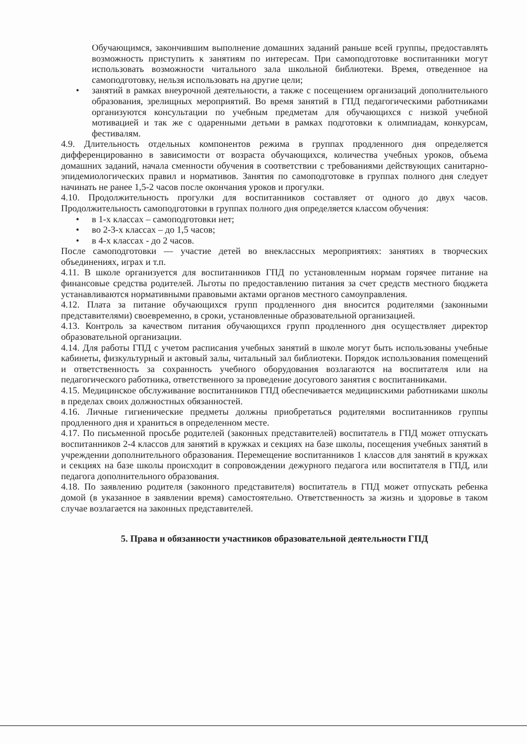Обучающимся, закончившим выполнение домашних заданий раньше всей группы, предоставлять возможность приступить к занятиям по интересам. При самоподготовке воспитанники могут использовать возможности читального зала школьной библиотеки. Время, отведенное на самоподготовку, нельзя использовать на другие цели;
• занятий в рамках внеурочной деятельности, а также с посещением организаций дополнительного образования, зрелищных мероприятий. Во время занятий в ГПД педагогическими работниками организуются консультации по учебным предметам для обучающихся с низкой учебной мотивацией и так же с одаренными детьми в рамках подготовки к олимпиадам, конкурсам, фестивалям.
4.9. Длительность отдельных компонентов режима в группах продленного дня определяется дифференцированно в зависимости от возраста обучающихся, количества учебных уроков, объема домашних заданий, начала сменности обучения в соответствии с требованиями действующих санитарно-эпидемиологических правил и нормативов. Занятия по самоподготовке в группах полного дня следует начинать не ранее 1,5-2 часов после окончания уроков и прогулки.
4.10. Продолжительность прогулки для воспитанников составляет от одного до двух часов. Продолжительность самоподготовки в группах полного дня определяется классом обучения:
• в 1-х классах – самоподготовки нет;
• во 2-3-х классах – до 1,5 часов;
• в 4-х классах - до 2 часов.
После самоподготовки — участие детей во внеклассных мероприятиях: занятиях в творческих объединениях, играх и т.п.
4.11. В школе организуется для воспитанников ГПД по установленным нормам горячее питание на финансовые средства родителей. Льготы по предоставлению питания за счет средств местного бюджета устанавливаются нормативными правовыми актами органов местного самоуправления.
4.12. Плата за питание обучающихся групп продленного дня вносится родителями (законными представителями) своевременно, в сроки, установленные образовательной организацией.
4.13. Контроль за качеством питания обучающихся групп продленного дня осуществляет директор образовательной организации.
4.14. Для работы ГПД с учетом расписания учебных занятий в школе могут быть использованы учебные кабинеты, физкультурный и актовый залы, читальный зал библиотеки. Порядок использования помещений и ответственность за сохранность учебного оборудования возлагаются на воспитателя или на педагогического работника, ответственного за проведение досугового занятия с воспитанниками.
4.15. Медицинское обслуживание воспитанников ГПД обеспечивается медицинскими работниками школы в пределах своих должностных обязанностей.
4.16. Личные гигиенические предметы должны приобретаться родителями воспитанников группы продленного дня и храниться в определенном месте.
4.17. По письменной просьбе родителей (законных представителей) воспитатель в ГПД может отпускать воспитанников 2-4 классов для занятий в кружках и секциях на базе школы, посещения учебных занятий в учреждении дополнительного образования. Перемещение воспитанников 1 классов для занятий в кружках и секциях на базе школы происходит в сопровождении дежурного педагога или воспитателя в ГПД, или педагога дополнительного образования.
4.18. По заявлению родителя (законного представителя) воспитатель в ГПД может отпускать ребенка домой (в указанное в заявлении время) самостоятельно. Ответственность за жизнь и здоровье в таком случае возлагается на законных представителей.
5. Права и обязанности участников образовательной деятельности ГПД